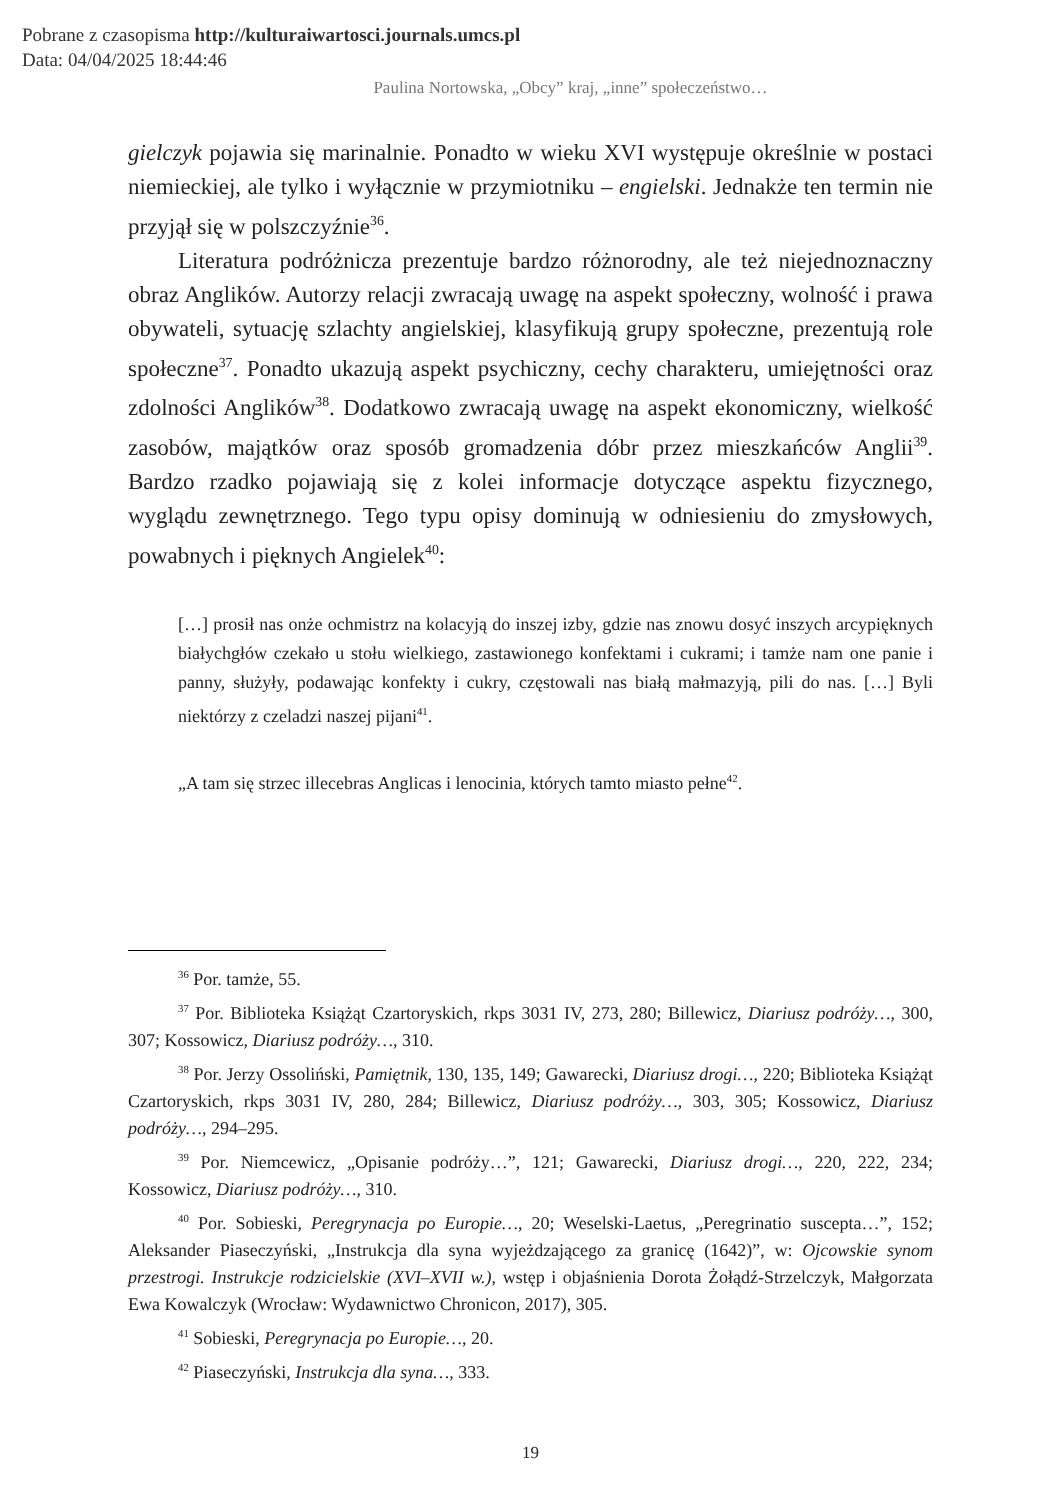Pobrane z czasopisma http://kulturaiwartosci.journals.umcs.pl
Data: 04/04/2025 18:44:46
Paulina Nortowska, „Obcy” kraj, „inne” społeczeństwo…
gielczyk pojawia się marinalnie. Ponadto w wieku XVI występuje określnie w postaci niemieckiej, ale tylko i wyłącznie w przymiotniku – engielski. Jednakże ten termin nie przyjął się w polszczyźnie<sup>36</sup>.
Literatura podróżnicza prezentuje bardzo różnorodny, ale też niejednoznaczny obraz Anglików. Autorzy relacji zwracają uwagę na aspekt społeczny, wolność i prawa obywateli, sytuację szlachty angielskiej, klasyfikują grupy społeczne, prezentują role społeczne<sup>37</sup>. Ponadto ukazują aspekt psychiczny, cechy charakteru, umiejętności oraz zdolności Anglików<sup>38</sup>. Dodatkowo zwracają uwagę na aspekt ekonomiczny, wielkość zasobów, majątków oraz sposób gromadzenia dóbr przez mieszkańców Anglii<sup>39</sup>. Bardzo rzadko pojawiają się z kolei informacje dotyczące aspektu fizycznego, wyglądu zewnętrznego. Tego typu opisy dominują w odniesieniu do zmysłowych, powabnych i pięknych Angielek<sup>40</sup>:
[…] prosił nas onże ochmistrz na kolacyją do inszej izby, gdzie nas znowu dosyć inszych arcypięknych białychgłów czekało u stołu wielkiego, zastawionego konfektami i cukrami; i tamże nam one panie i panny, służyły, podawając konfekty i cukry, częstowali nas białą małmazyją, pili do nas. […] Byli niektórzy z czeladzi naszej pijani<sup>41</sup>.
„A tam się strzec illecebras Anglicas i lenocinia, których tamto miasto pełne<sup>42</sup>.
<sup>36</sup> Por. tamże, 55.
<sup>37</sup> Por. Biblioteka Książąt Czartoryskich, rkps 3031 IV, 273, 280; Billewicz, Diariusz podróży…, 300, 307; Kossowicz, Diariusz podróży…, 310.
<sup>38</sup> Por. Jerzy Ossoliński, Pamiętnik, 130, 135, 149; Gawarecki, Diariusz drogi…, 220; Biblioteka Książąt Czartoryskich, rkps 3031 IV, 280, 284; Billewicz, Diariusz podróży…, 303, 305; Kossowicz, Diariusz podróży…, 294–295.
<sup>39</sup> Por. Niemcewicz, „Opisanie podróży…”, 121; Gawarecki, Diariusz drogi…, 220, 222, 234; Kossowicz, Diariusz podróży…, 310.
<sup>40</sup> Por. Sobieski, Peregrynacja po Europie…, 20; Weselski-Laetus, „Peregrinatio suscepta…”, 152; Aleksander Piaseczyński, „Instrukcja dla syna wyjeżdzającego za granicę (1642)”, w: Ojcowskie synom przestrogi. Instrukcje rodzicielskie (XVI–XVII w.), wstęp i objaśnienia Dorota Żołądź-Strzelczyk, Małgorzata Ewa Kowalczyk (Wrocław: Wydawnictwo Chronicon, 2017), 305.
<sup>41</sup> Sobieski, Peregrynacja po Europie…, 20.
<sup>42</sup> Piaseczyński, Instrukcja dla syna…, 333.
19